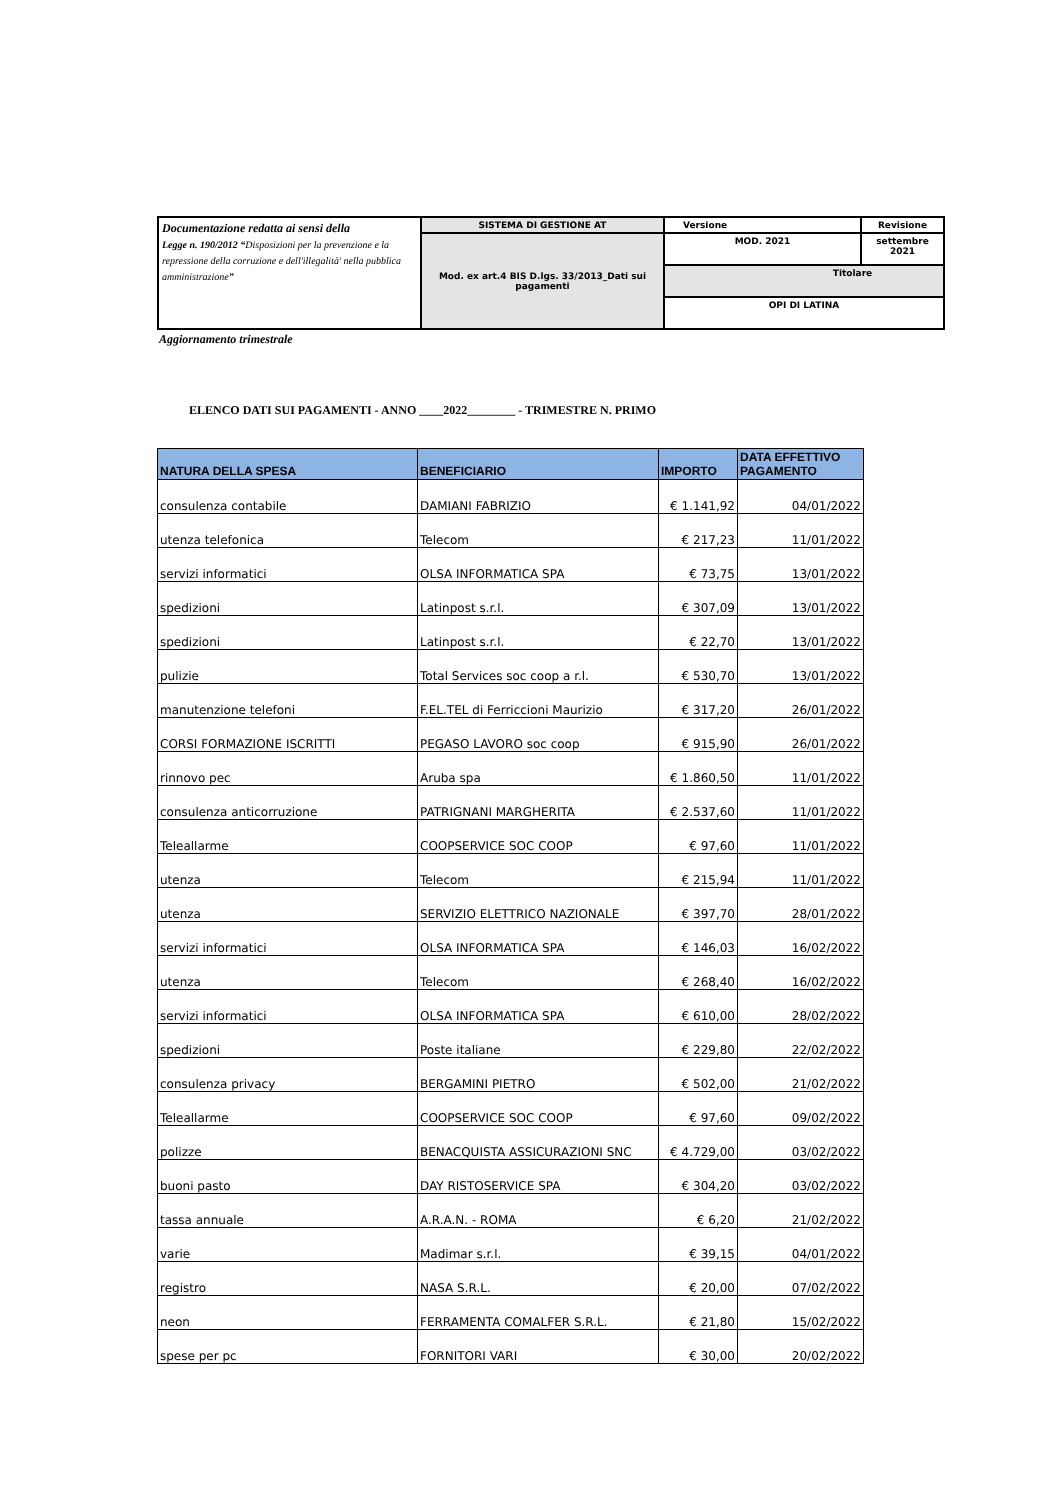| Documentazione redatta ai sensi della Legge n. 190/2012 “ Disposizioni per la prevenzione e la repressione della corruzione e dell'illegalità' nella pubblica amministrazione ” | SISTEMA DI GESTIONE AT | Versione | Revisione |
| | Mod. ex art.4 BIS D.lgs. 33/2013_Dati sui pagamenti | MOD. 2021 | settembre 2021 |
| | | Titolare | |
| | | OPI DI LATINA | |
Aggiornamento trimestrale
ELENCO DATI SUI PAGAMENTI - ANNO ____2022________ - TRIMESTRE N. PRIMO
| NATURA DELLA SPESA | BENEFICIARIO | IMPORTO | DATA EFFETTIVO PAGAMENTO |
| --- | --- | --- | --- |
| consulenza contabile | DAMIANI FABRIZIO | € 1.141,92 | 04/01/2022 |
| utenza telefonica | Telecom | € 217,23 | 11/01/2022 |
| servizi informatici | OLSA INFORMATICA SPA | € 73,75 | 13/01/2022 |
| spedizioni | Latinpost s.r.l. | € 307,09 | 13/01/2022 |
| spedizioni | Latinpost s.r.l. | € 22,70 | 13/01/2022 |
| pulizie | Total Services soc coop a r.l. | € 530,70 | 13/01/2022 |
| manutenzione telefoni | F.EL.TEL di Ferriccioni Maurizio | € 317,20 | 26/01/2022 |
| CORSI FORMAZIONE ISCRITTI | PEGASO LAVORO soc coop | € 915,90 | 26/01/2022 |
| rinnovo pec | Aruba spa | € 1.860,50 | 11/01/2022 |
| consulenza anticorruzione | PATRIGNANI MARGHERITA | € 2.537,60 | 11/01/2022 |
| Teleallarme | COOPSERVICE SOC COOP | € 97,60 | 11/01/2022 |
| utenza | Telecom | € 215,94 | 11/01/2022 |
| utenza | SERVIZIO ELETTRICO NAZIONALE | € 397,70 | 28/01/2022 |
| servizi informatici | OLSA INFORMATICA SPA | € 146,03 | 16/02/2022 |
| utenza | Telecom | € 268,40 | 16/02/2022 |
| servizi informatici | OLSA INFORMATICA SPA | € 610,00 | 28/02/2022 |
| spedizioni | Poste italiane | € 229,80 | 22/02/2022 |
| consulenza privacy | BERGAMINI PIETRO | € 502,00 | 21/02/2022 |
| Teleallarme | COOPSERVICE SOC COOP | € 97,60 | 09/02/2022 |
| polizze | BENACQUISTA ASSICURAZIONI SNC | € 4.729,00 | 03/02/2022 |
| buoni pasto | DAY RISTOSERVICE SPA | € 304,20 | 03/02/2022 |
| tassa annuale | A.R.A.N. - ROMA | € 6,20 | 21/02/2022 |
| varie | Madimar s.r.l. | € 39,15 | 04/01/2022 |
| registro | NASA S.R.L. | € 20,00 | 07/02/2022 |
| neon | FERRAMENTA COMALFER S.R.L. | € 21,80 | 15/02/2022 |
| spese per pc | FORNITORI VARI | € 30,00 | 20/02/2022 |